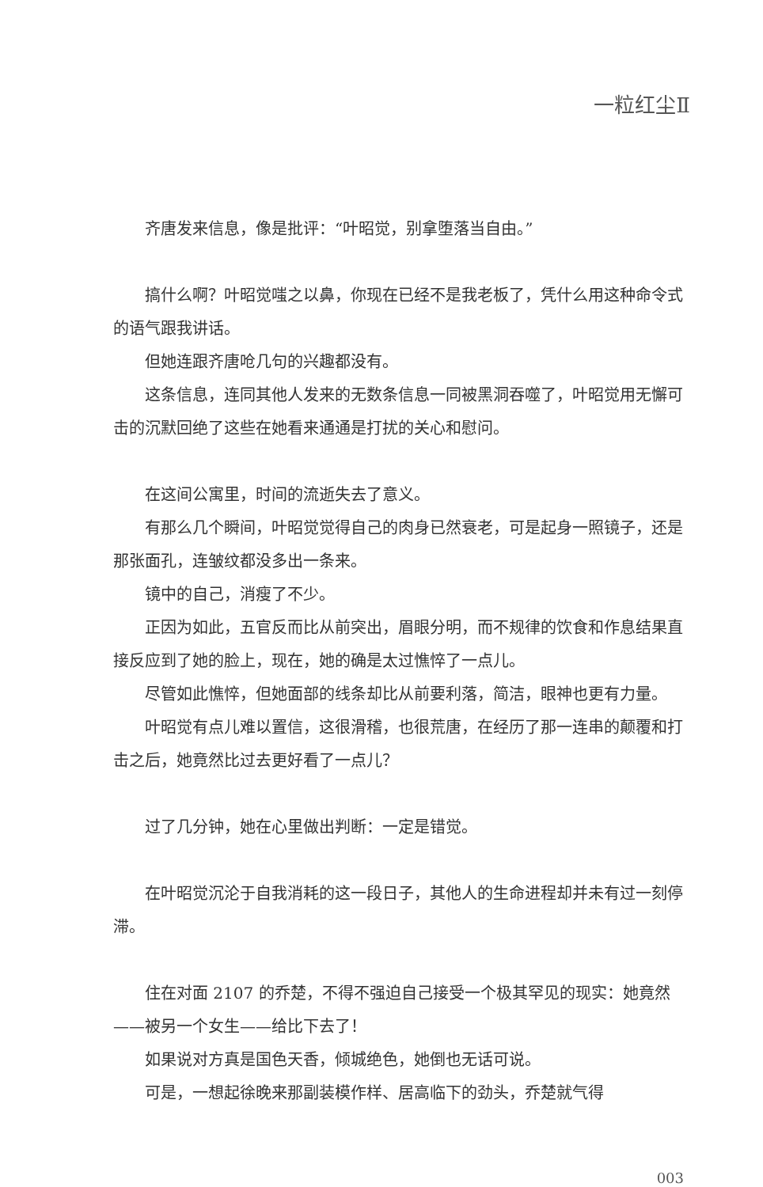一粒红尘Ⅱ
齐唐发来信息，像是批评：“叶昭觉，别拿堕落当自由。”
搞什么啊？叶昭觉嗤之以鼻，你现在已经不是我老板了，凭什么用这种命令式的语气跟我讲话。
但她连跟齐唐呛几句的兴趣都没有。
这条信息，连同其他人发来的无数条信息一同被黑洞吞噬了，叶昭觉用无懈可击的沉默回绝了这些在她看来通通是打扰的关心和慰问。
在这间公寓里，时间的流逝失去了意义。
有那么几个瞬间，叶昭觉觉得自己的肉身已然衰老，可是起身一照镜子，还是那张面孔，连皱纹都没多出一条来。
镜中的自己，消瘦了不少。
正因为如此，五官反而比从前突出，眉眼分明，而不规律的饮食和作息结果直接反应到了她的脸上，现在，她的确是太过憔悴了一点儿。
尽管如此憔悴，但她面部的线条却比从前要利落，简洁，眼神也更有力量。
叶昭觉有点儿难以置信，这很滑稽，也很荒唐，在经历了那一连串的颠覆和打击之后，她竟然比过去更好看了一点儿？
过了几分钟，她在心里做出判断：一定是错觉。
在叶昭觉沉沦于自我消耗的这一段日子，其他人的生命进程却并未有过一刻停滞。
住在对面 2107 的乔楚，不得不强迫自己接受一个极其罕见的现实：她竟然——被另一个女生——给比下去了！
如果说对方真是国色天香，倾城绝色，她倒也无话可说。
可是，一想起徐晚来那副装模作样、居高临下的劲头，乔楚就气得
003